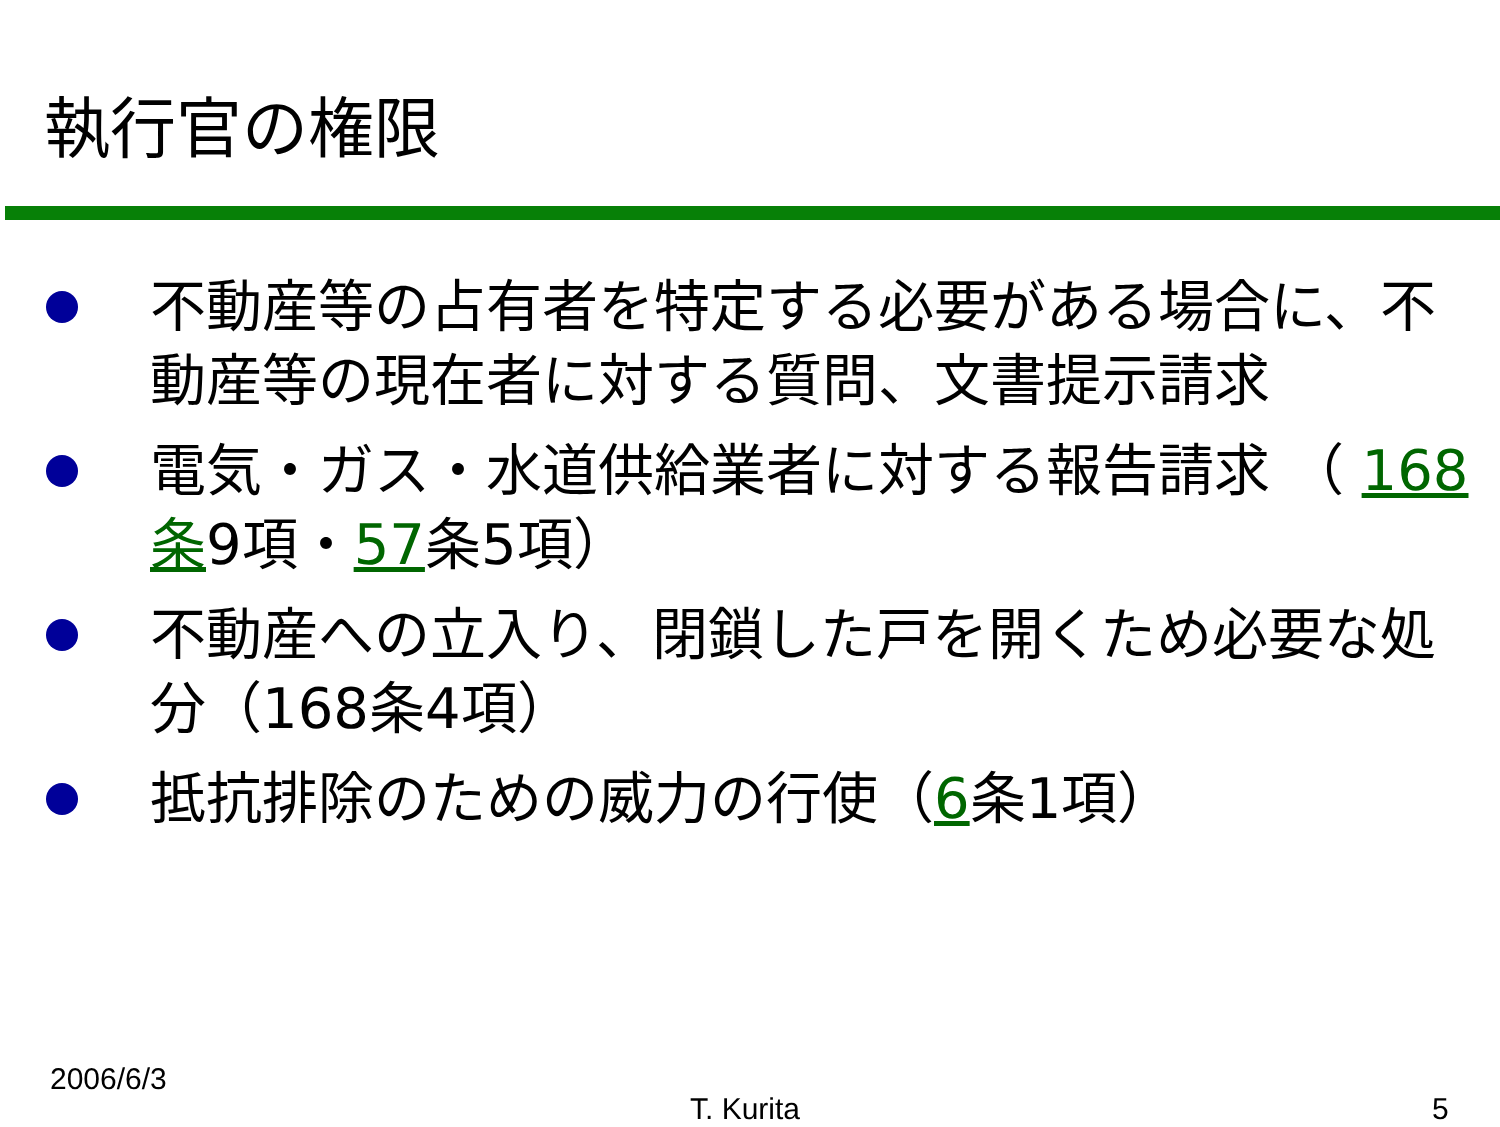執行官の権限
不動産等の占有者を特定する必要がある場合に、不動産等の現在者に対する質問、文書提示請求
電気・ガス・水道供給業者に対する報告請求 （ 168条9項・57条5項）
不動産への立入り、閉鎖した戸を開くため必要な処分（168条4項）
抵抗排除のための威力の行使（6条1項）
2006/6/3
T. Kurita 5